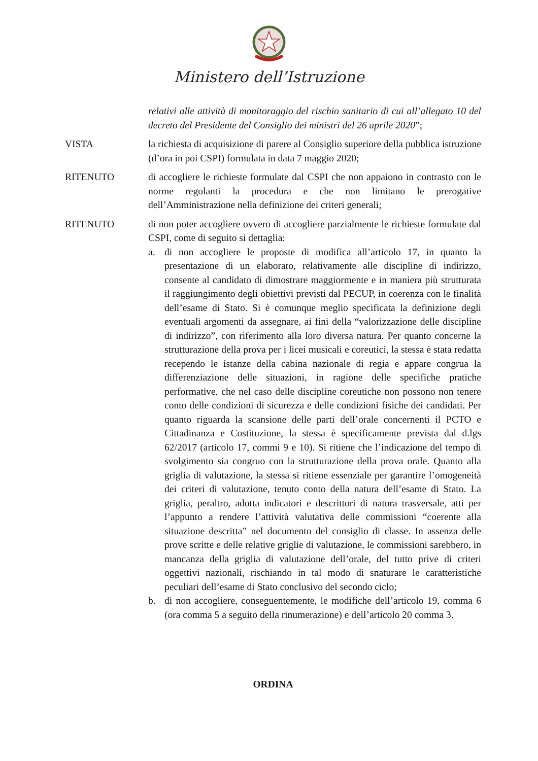Ministero dell’Istruzione
relativi alle attività di monitoraggio del rischio sanitario di cui all’allegato 10 del decreto del Presidente del Consiglio dei ministri del 26 aprile 2020”;
VISTA la richiesta di acquisizione di parere al Consiglio superiore della pubblica istruzione (d’ora in poi CSPI) formulata in data 7 maggio 2020;
RITENUTO di accogliere le richieste formulate dal CSPI che non appaiono in contrasto con le norme regolanti la procedura e che non limitano le prerogative dell’Amministrazione nella definizione dei criteri generali;
RITENUTO di non poter accogliere ovvero di accogliere parzialmente le richieste formulate dal CSPI, come di seguito si dettaglia:
a. di non accogliere le proposte di modifica all’articolo 17, in quanto la presentazione di un elaborato, relativamente alle discipline di indirizzo, consente al candidato di dimostrare maggiormente e in maniera più strutturata il raggiungimento degli obiettivi previsti dal PECUP, in coerenza con le finalità dell’esame di Stato. Si è comunque meglio specificata la definizione degli eventuali argomenti da assegnare, ai fini della “valorizzazione delle discipline di indirizzo”, con riferimento alla loro diversa natura. Per quanto concerne la strutturazione della prova per i licei musicali e coreutici, la stessa è stata redatta recependo le istanze della cabina nazionale di regia e appare congrua la differenziazione delle situazioni, in ragione delle specifiche pratiche performative, che nel caso delle discipline coreutiche non possono non tenere conto delle condizioni di sicurezza e delle condizioni fisiche dei candidati. Per quanto riguarda la scansione delle parti dell’orale concernenti il PCTO e Cittadinanza e Costituzione, la stessa è specificamente prevista dal d.lgs 62/2017 (articolo 17, commi 9 e 10). Si ritiene che l’indicazione del tempo di svolgimento sia congruo con la strutturazione della prova orale. Quanto alla griglia di valutazione, la stessa si ritiene essenziale per garantire l’omogeneità dei criteri di valutazione, tenuto conto della natura dell’esame di Stato. La griglia, peraltro, adotta indicatori e descrittori di natura trasversale, atti per l’appunto a rendere l’attività valutativa delle commissioni “coerente alla situazione descritta” nel documento del consiglio di classe. In assenza delle prove scritte e delle relative griglie di valutazione, le commissioni sarebbero, in mancanza della griglia di valutazione dell’orale, del tutto prive di criteri oggettivi nazionali, rischiando in tal modo di snaturare le caratteristiche peculiari dell’esame di Stato conclusivo del secondo ciclo;
b. di non accogliere, conseguentemente, le modifiche dell’articolo 19, comma 6 (ora comma 5 a seguito della rinumerazione) e dell’articolo 20 comma 3.
ORDINA